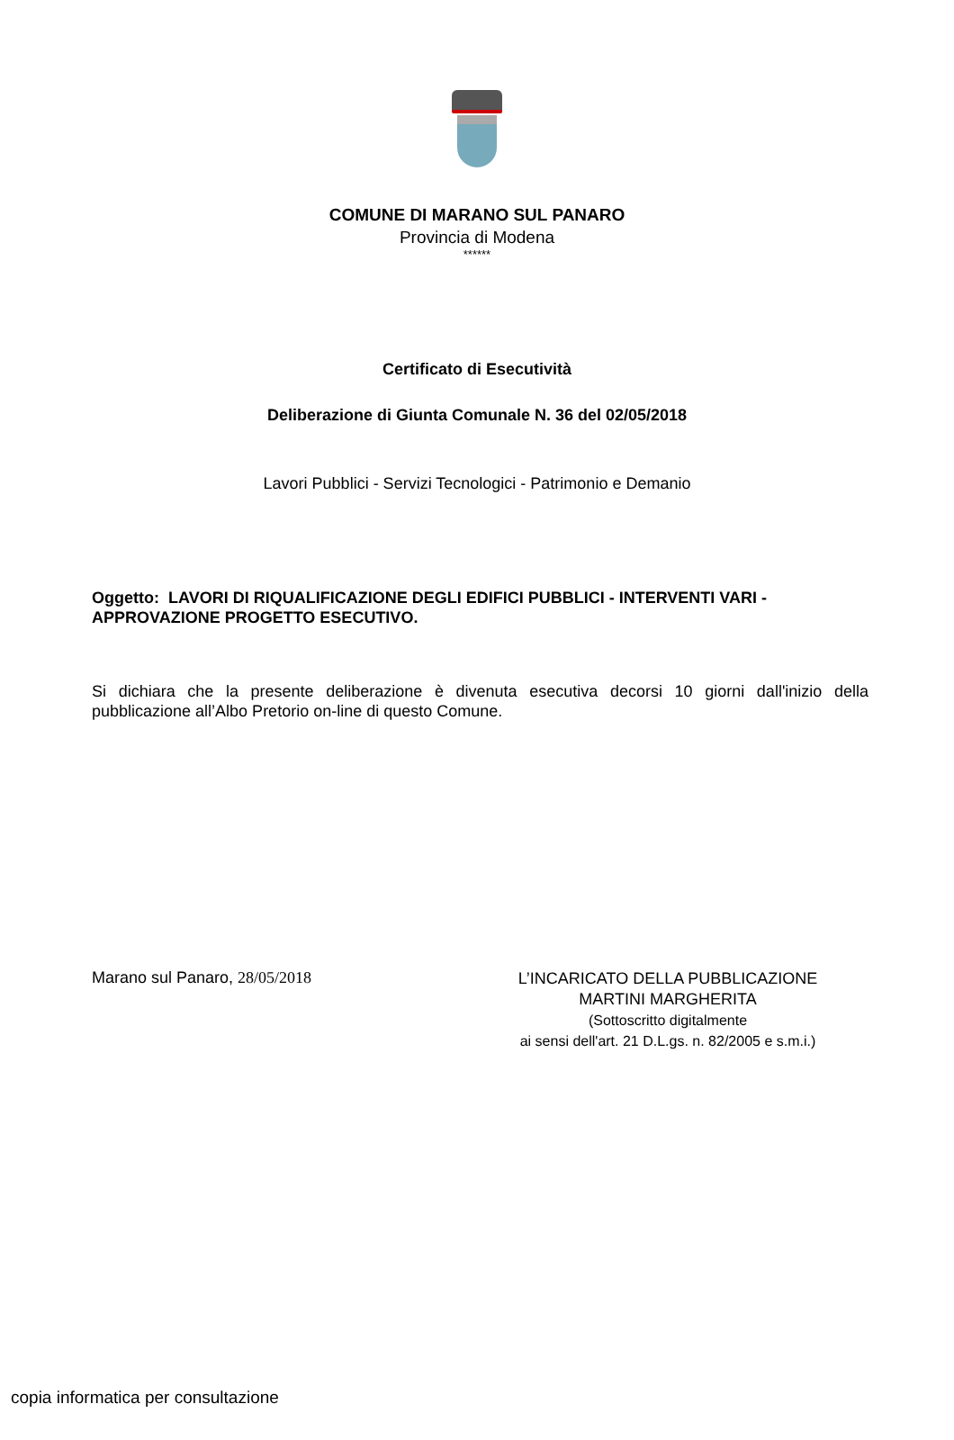COMUNE DI MARANO SUL PANARO
Provincia di Modena
******
Certificato di Esecutività
Deliberazione di Giunta Comunale N. 36 del 02/05/2018
Lavori Pubblici - Servizi Tecnologici - Patrimonio e Demanio
Oggetto: LAVORI DI RIQUALIFICAZIONE DEGLI EDIFICI PUBBLICI - INTERVENTI VARI - APPROVAZIONE PROGETTO ESECUTIVO.
Si dichiara che la presente deliberazione è divenuta esecutiva decorsi 10 giorni dall'inizio della pubblicazione all’Albo Pretorio on-line di questo Comune.
Marano sul Panaro, 28/05/2018
L’INCARICATO DELLA PUBBLICAZIONE
MARTINI MARGHERITA
(Sottoscritto digitalmente
ai sensi dell'art. 21 D.L.gs. n. 82/2005 e s.m.i.)
copia informatica per consultazione